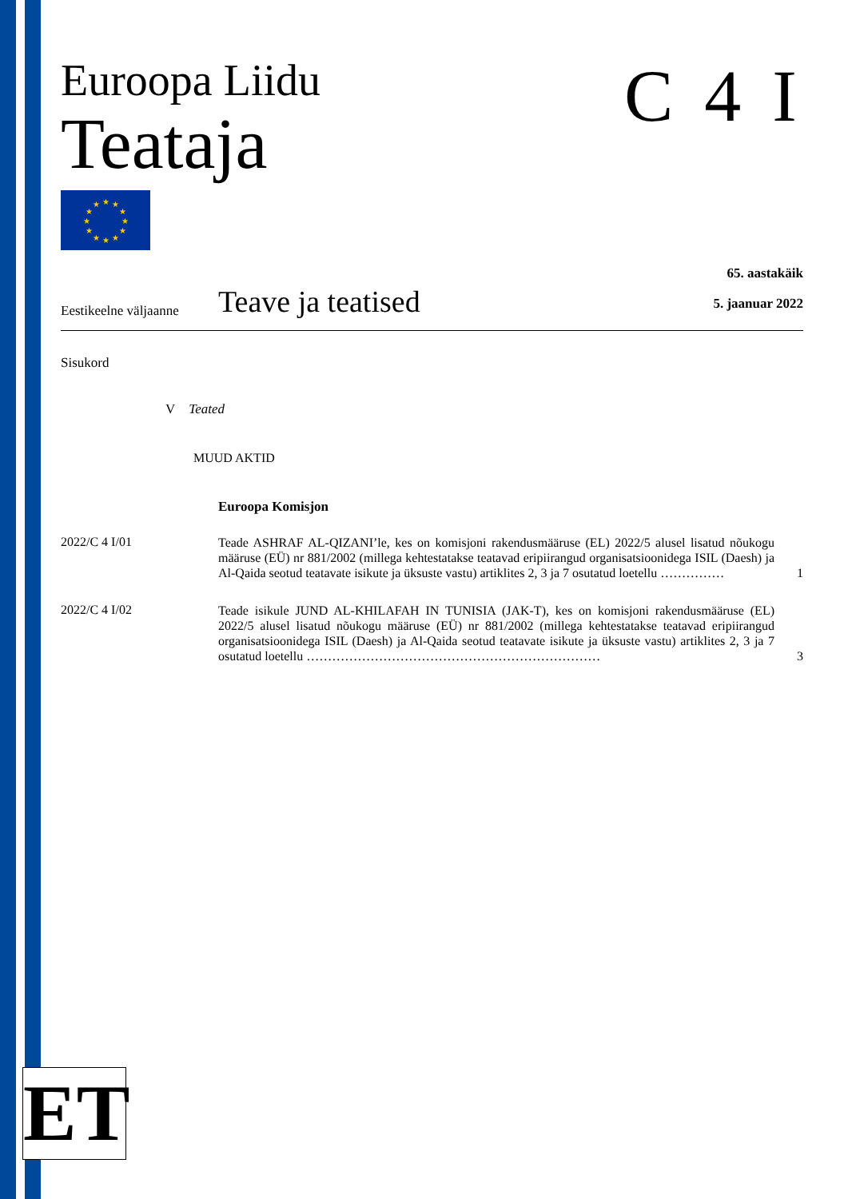Euroopa Liidu
Teataja
★
★
★
★
★
★
★
★
★
★
★
★
C 4 I
Eestikeelne väljaanne
Teave ja teatised
65. aastakäik
5. jaanuar 2022
Sisukord
V Teated
MUUD AKTID
Euroopa Komisjon
2022/C 4 I/01
Teade ASHRAF AL-QIZANI’le, kes on komisjoni rakendusmääruse (EL) 2022/5 alusel lisatud nõukogu määruse (EÜ) nr 881/2002 (millega kehtestatakse teatavad eripiirangud organisatsioonidega ISIL (Daesh) ja Al-Qaida seotud teatavate isikute ja üksuste vastu) artiklites 2, 3 ja 7 osutatud loetellu ……………
1
2022/C 4 I/02
Teade isikule JUND AL-KHILAFAH IN TUNISIA (JAK-T), kes on komisjoni rakendusmääruse (EL) 2022/5 alusel lisatud nõukogu määruse (EÜ) nr 881/2002 (millega kehtestatakse teatavad eripiirangud organisatsioonidega ISIL (Daesh) ja Al-Qaida seotud teatavate isikute ja üksuste vastu) artiklites 2, 3 ja 7 osutatud loetellu ……………………………………………………………
3
ET